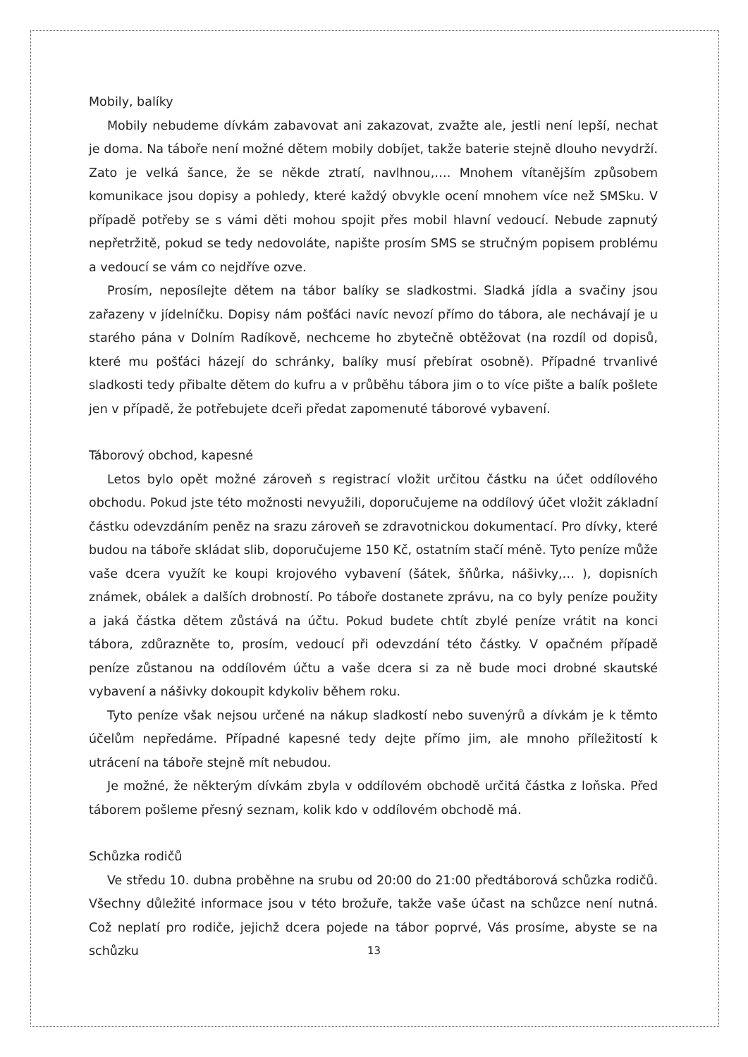Mobily, balíky
Mobily nebudeme dívkám zabavovat ani zakazovat, zvažte ale, jestli není lepší, nechat je doma. Na táboře není možné dětem mobily dobíjet, takže baterie stejně dlouho nevydrží. Zato je velká šance, že se někde ztratí, navlhnou,…. Mnohem vítanějším způsobem komunikace jsou dopisy a pohledy, které každý obvykle ocení mnohem více než SMSku. V případě potřeby se s vámi děti mohou spojit přes mobil hlavní vedoucí. Nebude zapnutý nepřetržitě, pokud se tedy nedovoláte, napište prosím SMS se stručným popisem problému a vedoucí se vám co nejdříve ozve.
Prosím, neposílejte dětem na tábor balíky se sladkostmi. Sladká jídla a svačiny jsou zařazeny v jídelníčku. Dopisy nám pošťáci navíc nevozí přímo do tábora, ale nechávají je u starého pána v Dolním Radíkově, nechceme ho zbytečně obtěžovat (na rozdíl od dopisů, které mu pošťáci házejí do schránky, balíky musí přebírat osobně). Případné trvanlivé sladkosti tedy přibalte dětem do kufru a v průběhu tábora jim o to více pište a balík pošlete jen v případě, že potřebujete dceři předat zapomenuté táborové vybavení.
Táborový obchod, kapesné
Letos bylo opět možné zároveň s registrací vložit určitou částku na účet oddílového obchodu. Pokud jste této možnosti nevyužili, doporučujeme na oddílový účet vložit základní částku odevzdáním peněz na srazu zároveň se zdravotnickou dokumentací. Pro dívky, které budou na táboře skládat slib, doporučujeme 150 Kč, ostatním stačí méně. Tyto peníze může vaše dcera využít ke koupi krojového vybavení (šátek, šňůrka, nášivky,… ), dopisních známek, obálek a dalších drobností. Po táboře dostanete zprávu, na co byly peníze použity a jaká částka dětem zůstává na účtu. Pokud budete chtít zbylé peníze vrátit na konci tábora, zdůrazněte to, prosím, vedoucí při odevzdání této částky. V opačném případě peníze zůstanou na oddílovém účtu a vaše dcera si za ně bude moci drobné skautské vybavení a nášivky dokoupit kdykoliv během roku.
Tyto peníze však nejsou určené na nákup sladkostí nebo suvenýrů a dívkám je k těmto účelům nepředáme. Případné kapesné tedy dejte přímo jim, ale mnoho příležitostí k utrácení na táboře stejně mít nebudou.
Je možné, že některým dívkám zbyla v oddílovém obchodě určitá částka z loňska. Před táborem pošleme přesný seznam, kolik kdo v oddílovém obchodě má.
Schůzka rodičů
Ve středu 10. dubna proběhne na srubu od 20:00 do 21:00 předtáborová schůzka rodičů. Všechny důležité informace jsou v této brožuře, takže vaše účast na schůzce není nutná. Což neplatí pro rodiče, jejichž dcera pojede na tábor poprvé, Vás prosíme, abyste se na schůzku
13